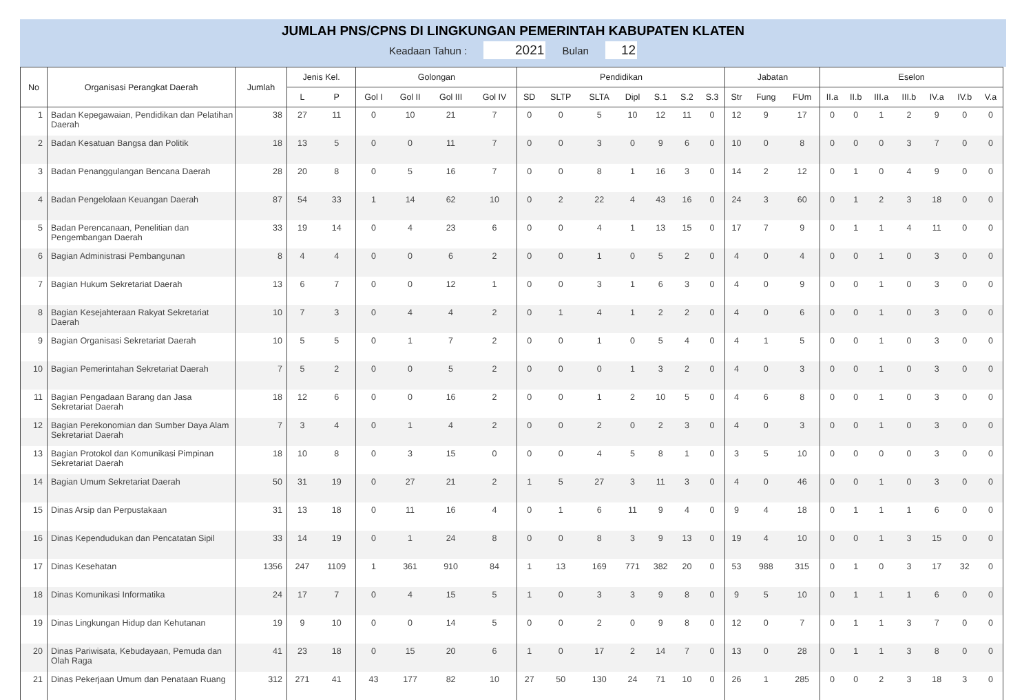JUMLAH PNS/CPNS DI LINGKUNGAN PEMERINTAH KABUPATEN KLATEN
Keadaan Tahun : 2021 Bulan 12
| No | Organisasi Perangkat Daerah | Jumlah | Jenis Kel. | | Golongan | | | | Pendidikan | | | | | | | Jabatan | | | Eselon | | | | | | |
| --- | --- | --- | --- | --- | --- | --- | --- | --- | --- | --- | --- | --- | --- | --- | --- | --- | --- | --- | --- | --- | --- | --- | --- | --- | --- |
| | | | L | P | Gol I | Gol II | Gol III | Gol IV | SD | SLTP | SLTA | Dipl | S.1 | S.2 | S.3 | Str | Fung | FUm | II.a | II.b | III.a | III.b | IV.a | IV.b | V.a |
| 1 | Badan Kepegawaian, Pendidikan dan Pelatihan Daerah | 38 | 27 | 11 | 0 | 10 | 21 | 7 | 0 | 0 | 5 | 10 | 12 | 11 | 0 | 12 | 9 | 17 | 0 | 0 | 1 | 2 | 9 | 0 | 0 |
| 2 | Badan Kesatuan Bangsa dan Politik | 18 | 13 | 5 | 0 | 0 | 11 | 7 | 0 | 0 | 3 | 0 | 9 | 6 | 0 | 10 | 0 | 8 | 0 | 0 | 0 | 3 | 7 | 0 | 0 |
| 3 | Badan Penanggulangan Bencana Daerah | 28 | 20 | 8 | 0 | 5 | 16 | 7 | 0 | 0 | 8 | 1 | 16 | 3 | 0 | 14 | 2 | 12 | 0 | 1 | 0 | 4 | 9 | 0 | 0 |
| 4 | Badan Pengelolaan Keuangan Daerah | 87 | 54 | 33 | 1 | 14 | 62 | 10 | 0 | 2 | 22 | 4 | 43 | 16 | 0 | 24 | 3 | 60 | 0 | 1 | 2 | 3 | 18 | 0 | 0 |
| 5 | Badan Perencanaan, Penelitian dan Pengembangan Daerah | 33 | 19 | 14 | 0 | 4 | 23 | 6 | 0 | 0 | 4 | 1 | 13 | 15 | 0 | 17 | 7 | 9 | 0 | 1 | 1 | 4 | 11 | 0 | 0 |
| 6 | Bagian Administrasi Pembangunan | 8 | 4 | 4 | 0 | 0 | 6 | 2 | 0 | 0 | 1 | 0 | 5 | 2 | 0 | 4 | 0 | 4 | 0 | 0 | 1 | 0 | 3 | 0 | 0 |
| 7 | Bagian Hukum Sekretariat Daerah | 13 | 6 | 7 | 0 | 0 | 12 | 1 | 0 | 0 | 3 | 1 | 6 | 3 | 0 | 4 | 0 | 9 | 0 | 0 | 1 | 0 | 3 | 0 | 0 |
| 8 | Bagian Kesejahteraan Rakyat Sekretariat Daerah | 10 | 7 | 3 | 0 | 4 | 4 | 2 | 0 | 1 | 4 | 1 | 2 | 2 | 0 | 4 | 0 | 6 | 0 | 0 | 1 | 0 | 3 | 0 | 0 |
| 9 | Bagian Organisasi Sekretariat Daerah | 10 | 5 | 5 | 0 | 1 | 7 | 2 | 0 | 0 | 1 | 0 | 5 | 4 | 0 | 4 | 1 | 5 | 0 | 0 | 1 | 0 | 3 | 0 | 0 |
| 10 | Bagian Pemerintahan Sekretariat Daerah | 7 | 5 | 2 | 0 | 0 | 5 | 2 | 0 | 0 | 0 | 1 | 3 | 2 | 0 | 4 | 0 | 3 | 0 | 0 | 1 | 0 | 3 | 0 | 0 |
| 11 | Bagian Pengadaan Barang dan Jasa Sekretariat Daerah | 18 | 12 | 6 | 0 | 0 | 16 | 2 | 0 | 0 | 1 | 2 | 10 | 5 | 0 | 4 | 6 | 8 | 0 | 0 | 1 | 0 | 3 | 0 | 0 |
| 12 | Bagian Perekonomian dan Sumber Daya Alam Sekretariat Daerah | 7 | 3 | 4 | 0 | 1 | 4 | 2 | 0 | 0 | 2 | 0 | 2 | 3 | 0 | 4 | 0 | 3 | 0 | 0 | 1 | 0 | 3 | 0 | 0 |
| 13 | Bagian Protokol dan Komunikasi Pimpinan Sekretariat Daerah | 18 | 10 | 8 | 0 | 3 | 15 | 0 | 0 | 0 | 4 | 5 | 8 | 1 | 0 | 3 | 5 | 10 | 0 | 0 | 0 | 0 | 3 | 0 | 0 |
| 14 | Bagian Umum Sekretariat Daerah | 50 | 31 | 19 | 0 | 27 | 21 | 2 | 1 | 5 | 27 | 3 | 11 | 3 | 0 | 4 | 0 | 46 | 0 | 0 | 1 | 0 | 3 | 0 | 0 |
| 15 | Dinas Arsip dan Perpustakaan | 31 | 13 | 18 | 0 | 11 | 16 | 4 | 0 | 1 | 6 | 11 | 9 | 4 | 0 | 9 | 4 | 18 | 0 | 1 | 1 | 1 | 6 | 0 | 0 |
| 16 | Dinas Kependudukan dan Pencatatan Sipil | 33 | 14 | 19 | 0 | 1 | 24 | 8 | 0 | 0 | 8 | 3 | 9 | 13 | 0 | 19 | 4 | 10 | 0 | 0 | 1 | 3 | 15 | 0 | 0 |
| 17 | Dinas Kesehatan | 1356 | 247 | 1109 | 1 | 361 | 910 | 84 | 1 | 13 | 169 | 771 | 382 | 20 | 0 | 53 | 988 | 315 | 0 | 1 | 0 | 3 | 17 | 32 | 0 |
| 18 | Dinas Komunikasi Informatika | 24 | 17 | 7 | 0 | 4 | 15 | 5 | 1 | 0 | 3 | 3 | 9 | 8 | 0 | 9 | 5 | 10 | 0 | 1 | 1 | 1 | 6 | 0 | 0 |
| 19 | Dinas Lingkungan Hidup dan Kehutanan | 19 | 9 | 10 | 0 | 0 | 14 | 5 | 0 | 0 | 2 | 0 | 9 | 8 | 0 | 12 | 0 | 7 | 0 | 1 | 1 | 3 | 7 | 0 | 0 |
| 20 | Dinas Pariwisata, Kebudayaan, Pemuda dan Olah Raga | 41 | 23 | 18 | 0 | 15 | 20 | 6 | 1 | 0 | 17 | 2 | 14 | 7 | 0 | 13 | 0 | 28 | 0 | 1 | 1 | 3 | 8 | 0 | 0 |
| 21 | Dinas Pekerjaan Umum dan Penataan Ruang | 312 | 271 | 41 | 43 | 177 | 82 | 10 | 27 | 50 | 130 | 24 | 71 | 10 | 0 | 26 | 1 | 285 | 0 | 0 | 2 | 3 | 18 | 3 | 0 |